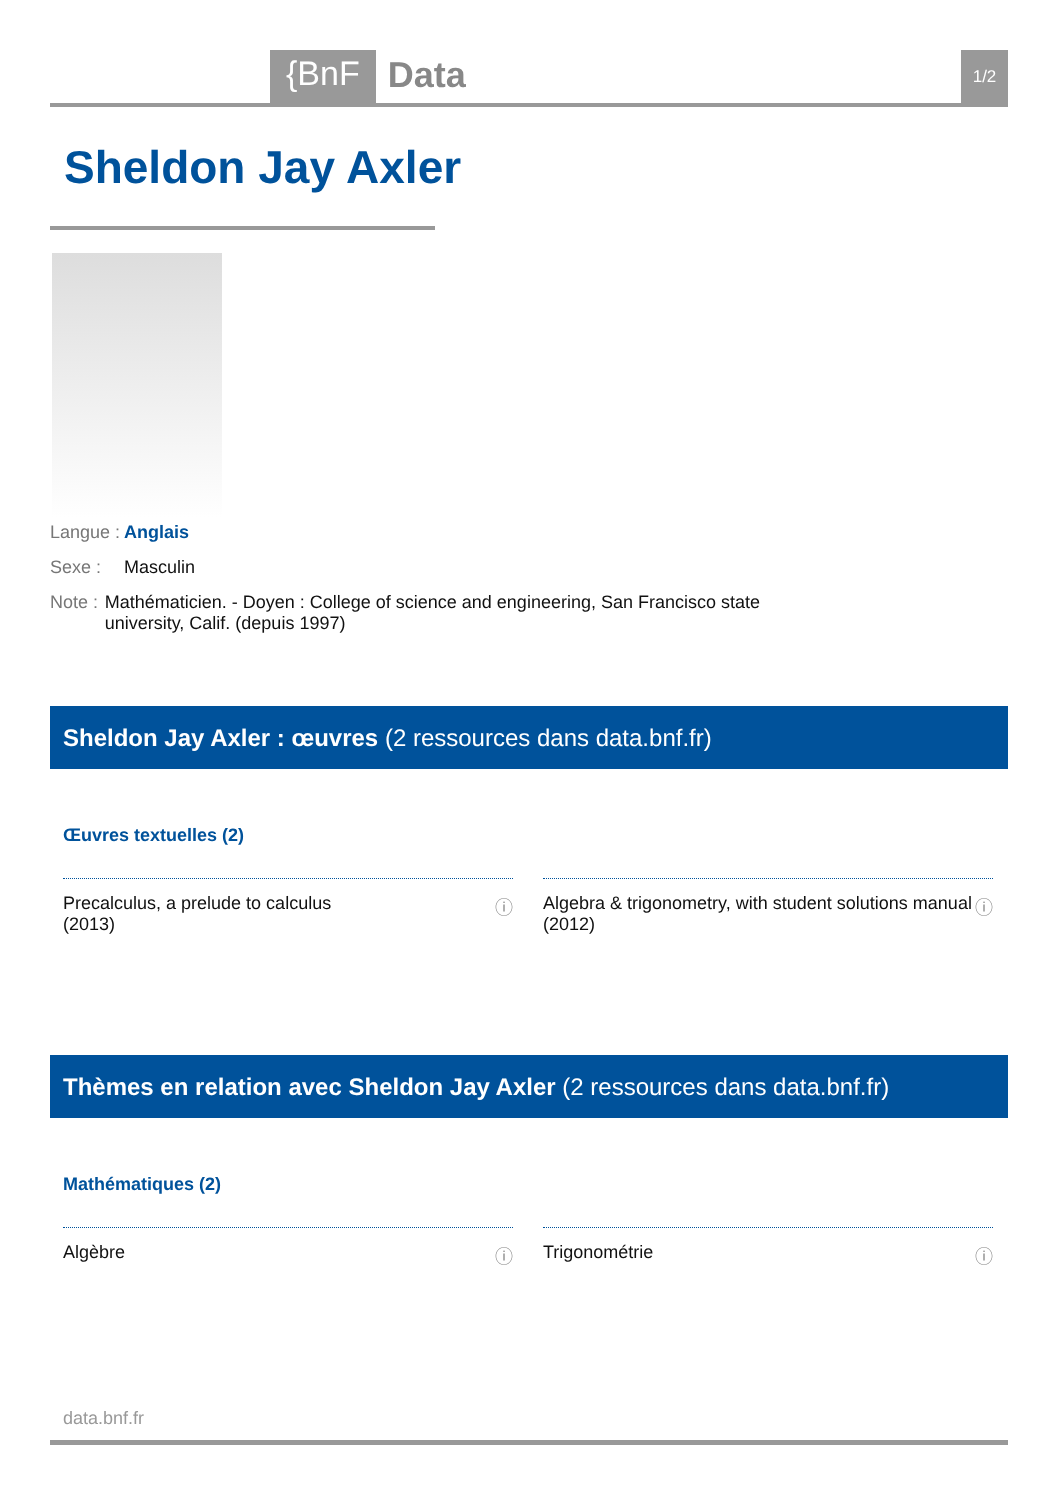{BnF Data 1/2
Sheldon Jay Axler
Langue : Anglais
Sexe : Masculin
Note : Mathématicien. - Doyen : College of science and engineering, San Francisco state university, Calif. (depuis 1997)
Sheldon Jay Axler : œuvres (2 ressources dans data.bnf.fr)
Œuvres textuelles (2)
Precalculus, a prelude to calculus
(2013) ⓘ
Algebra & trigonometry, with student solutions manual
(2012) ⓘ
Thèmes en relation avec Sheldon Jay Axler (2 ressources dans data.bnf.fr)
Mathématiques (2)
Algèbre ⓘ Trigonométrie ⓘ
data.bnf.fr